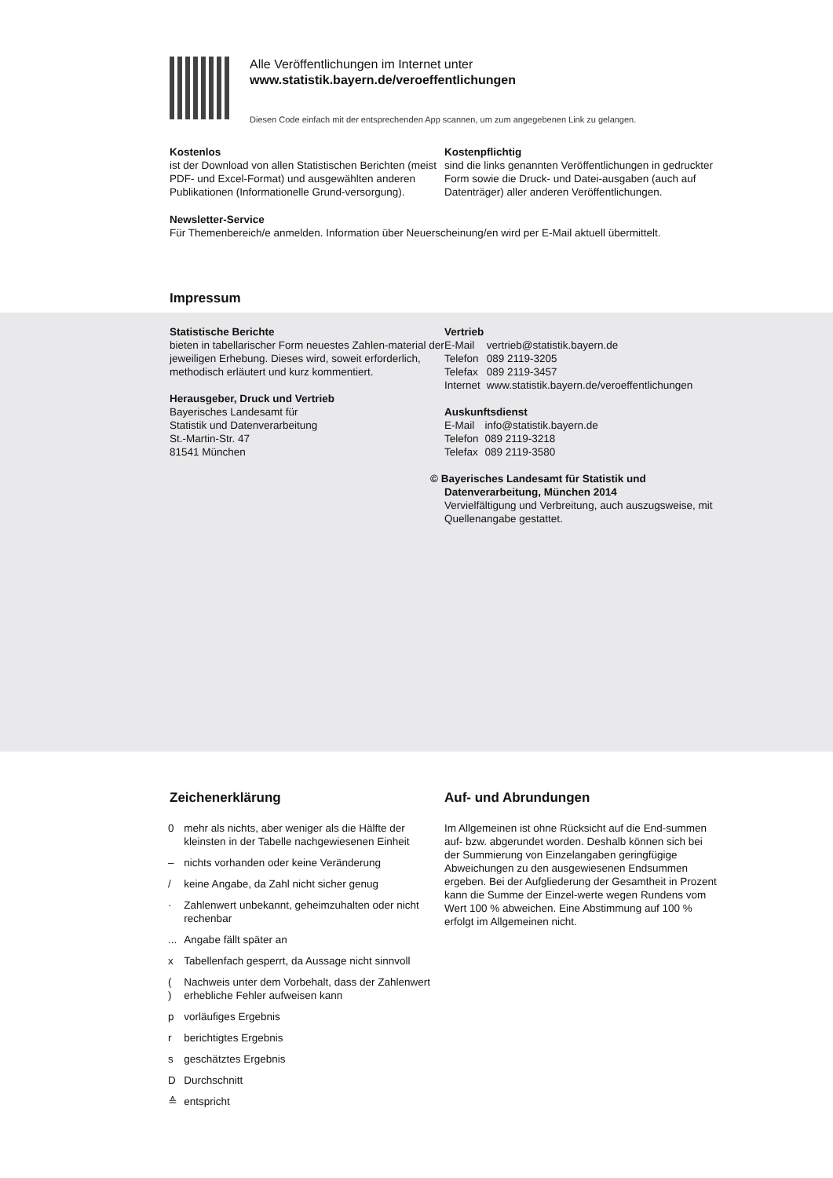Alle Veröffentlichungen im Internet unter
www.statistik.bayern.de/veroeffentlichungen
Diesen Code einfach mit der entsprechenden App scannen, um zum angegebenen Link zu gelangen.
Kostenlos
ist der Download von allen Statistischen Berichten (meist PDF- und Excel-Format) und ausgewählten anderen Publikationen (Informationelle Grund-versorgung).
Kostenpflichtig
sind die links genannten Veröffentlichungen in gedruckter Form sowie die Druck- und Datei-ausgaben (auch auf Datenträger) aller anderen Veröffentlichungen.
Newsletter-Service
Für Themenbereich/e anmelden. Information über Neuerscheinung/en wird per E-Mail aktuell übermittelt.
Impressum
Statistische Berichte
bieten in tabellarischer Form neuestes Zahlen-material der jeweiligen Erhebung. Dieses wird, soweit erforderlich, methodisch erläutert und kurz kommentiert.
Herausgeber, Druck und Vertrieb
Bayerisches Landesamt für
Statistik und Datenverarbeitung
St.-Martin-Str. 47
81541 München
Vertrieb
| E-Mail | vertrieb@statistik.bayern.de |
| Telefon | 089 2119-3205 |
| Telefax | 089 2119-3457 |
| Internet | www.statistik.bayern.de/veroeffentlichungen |
Auskunftsdienst
| E-Mail | info@statistik.bayern.de |
| Telefon | 089 2119-3218 |
| Telefax | 089 2119-3580 |
© Bayerisches Landesamt für Statistik und
Datenverarbeitung, München 2014
Vervielfältigung und Verbreitung, auch auszugsweise, mit Quellenangabe gestattet.
Zeichenerklärung
| 0 | mehr als nichts, aber weniger als die Hälfte der kleinsten in der Tabelle nachgewiesenen Einheit |
| – | nichts vorhanden oder keine Veränderung |
| / | keine Angabe, da Zahl nicht sicher genug |
| · | Zahlenwert unbekannt, geheimzuhalten oder nicht rechenbar |
| ... | Angabe fällt später an |
| x | Tabellenfach gesperrt, da Aussage nicht sinnvoll |
| ( ) | Nachweis unter dem Vorbehalt, dass der Zahlenwert erhebliche Fehler aufweisen kann |
| p | vorläufiges Ergebnis |
| r | berichtigtes Ergebnis |
| s | geschätztes Ergebnis |
| D | Durchschnitt |
| ≙ | entspricht |
Auf- und Abrundungen
Im Allgemeinen ist ohne Rücksicht auf die End-summen auf- bzw. abgerundet worden. Deshalb können sich bei der Summierung von Einzelangaben geringfügige Abweichungen zu den ausgewiesenen Endsummen ergeben. Bei der Aufgliederung der Gesamtheit in Prozent kann die Summe der Einzel-werte wegen Rundens vom Wert 100 % abweichen. Eine Abstimmung auf 100 % erfolgt im Allgemeinen nicht.